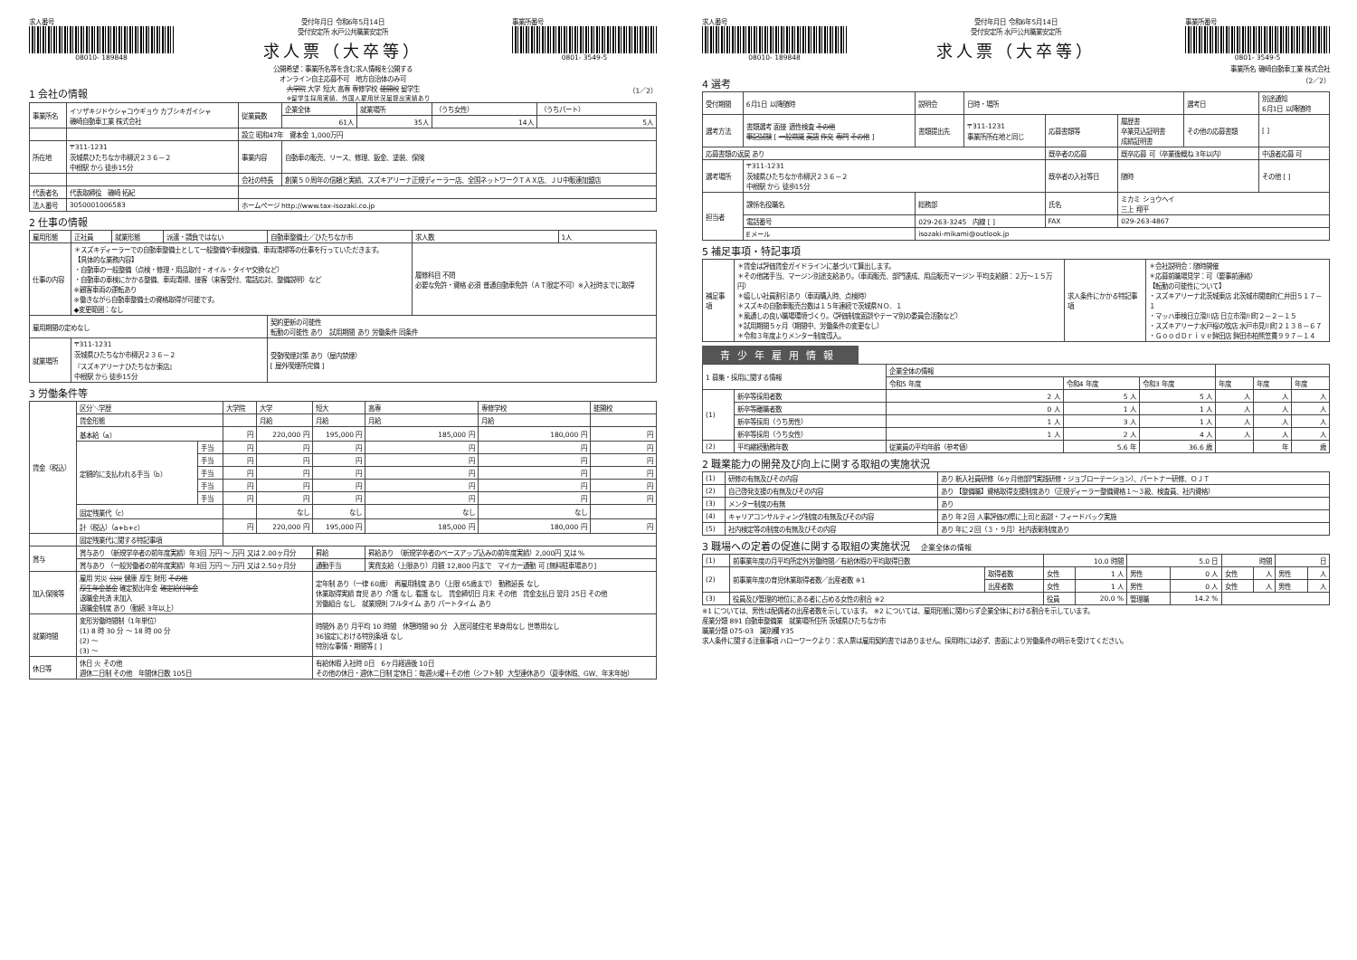求人番号
08010- 189848
受付年月日 令和6年5月14日
受付安定所 水戸公共職業安定所
求人票（大卒等）
事業所番号
0801- 3549-5
公開希望：事業所名等を含む求人情報を公開する
オンライン自主応募不可　地方自治体のみ可
1 会社の情報
大学院 大学 短大 高専 専修学校 能開校 留学生
※留学生採用実績、外国人雇用状況届提出実績あり （1／2）
| 事業所名 | イソザキジドウシャコウギョウ カブシキガイシャ 磯崎自動車工業 株式会社 | 従業員数 | 企業全体 | 就業場所 | （うち女性） | （うちパート） |
| | | | 61人 | 35人 | 14人 | 5人 |
| | | 設立 昭和47年 資本金 1,000万円 | | | | |
| 所在地 | 〒311-1231 茨城県ひたちなか市柳沢２３６－２ 中根駅 から 徒歩15分 | 事業内容 | 自動車の販売、リース、修理、鈑金、塗装、保険 | | | |
| | | 会社の特長 | 創業５０周年の信頼と実績、スズキアリーナ正規ディーラー店、全国ネットワークＴＡＸ店、ＪＵ中販連加盟店 | | | |
| 代表者名 | 代表取締役 磯崎 拓紀 | | | | | |
| 法人番号 | 3050001006583 | ホームページ http://www.tax-isozaki.co.jp | | | | |
2 仕事の情報
| 雇用形態 | 正社員 | 就業形態 | 派遣・請負ではない | 自動車整備士／ひたちなか市 | 求人数 | 1人 |
| 仕事の内容 | ＊スズキディーラーでの自動車整備士として一般整備や車検整備、車両清掃等の仕事を行っていただきます。 【具体的な業務内容】 ・自動車の一般整備（点検・修理・用品取付・オイル・タイヤ交換など） ・自動車の車検にかかる整備、車両清掃、接客（来客受付、電話応対、整備説明）など ※顧客車両の運転あり ※働きながら自動車整備士の資格取得が可能です。 ◆変更範囲：なし | | | | 履修科目 不問 必要な免許・資格 必須 普通自動車免許（ＡＴ限定不可）※入社時までに取得 | |
| 雇用期間の定めなし | | | | 契約更新の可能性 転勤の可能性 あり 試用期間 あり 労働条件 同条件 | | |
| 就業場所 | 〒311-1231 茨城県ひたちなか市柳沢２３６－２ 『スズキアリーナひたちなか東店』 中根駅 から 徒歩15分 | | | 受動喫煙対策 あり（屋内禁煙） [ 屋外喫煙所完備 ] | | |
3 労働条件等
| 賃金（税込） | 区分＼学歴 | | 大学院 | 大学 | 短大 | 高専 | 専修学校 | 能開校 |
| | 賃金形態 | | | 月給 | 月給 | 月給 | 月給 | |
| | 基本給（a） | | 円 | 220,000 円 | 195,000 円 | 185,000 円 | 180,000 円 | 円 |
| | 定額的に支払われる手当（b） | 手当 | 円 | 円 | 円 | 円 | 円 | 円 |
| | | 手当 | 円 | 円 | 円 | 円 | 円 | 円 |
| | | 手当 | 円 | 円 | 円 | 円 | 円 | 円 |
| | | 手当 | 円 | 円 | 円 | 円 | 円 | 円 |
| | | 手当 | 円 | 円 | 円 | 円 | 円 | 円 |
| | 固定残業代（c） | | | なし | なし | なし | なし | |
| | 計（税込）（a+b+c） | | 円 | 220,000 円 | 195,000 円 | 185,000 円 | 180,000 円 | 円 |
| | 固定残業代に関する特記事項 | | | | | | | |
| 賞与 | 賞与あり （新規学卒者の前年度実績）年3回 万円 ～ 万円 又は 2.00ヶ月分 | | | | 昇給 | 昇給あり （新規学卒者のベースアップ込みの前年度実績）2,000円 又は % | | |
| | 賞与あり （一般労働者の前年度実績）年3回 万円 ～ 万円 又は 2.50ヶ月分 | | | | 通勤手当 | 実費支給（上限あり）月額 12,800 円まで マイカー通勤 可 [無料駐車場あり] | | |
| 加入保険等 | 雇用 労災 公災 健康 厚生 財形 その他 厚生年金基金 確定拠出年金 確定給付年金 退職金共済 未加入 退職金制度 あり（勤続 3年以上） | | | | 定年制 あり（一律 60歳） 再雇用制度 あり（上限 65歳まで） 勤務延長 なし 休業取得実績 育児 あり 介護 なし 看護 なし 賃金締切日 月末 その他 賃金支払日 翌月 25日 その他 労働組合 なし 就業規則 フルタイム あり パートタイム あり | | | |
| 就業時間 | 変形労働時間制（1年単位） (1) 8 時 30 分 ～ 18 時 00 分 (2) ～ (3) ～ | | | | 時間外 あり 月平均 10 時間 休憩時間 90 分 入居可能住宅 単身用なし 世帯用なし 36協定における特別条項 なし 特別な事情・期間等 [ ] | | | |
| 休日等 | 休日 火 その他 週休二日制 その他 年間休日数 105日 | | | | 有給休暇 入社時 0日 6ヶ月経過後 10日 その他の休日・週休二日制 定休日：毎週火曜＋その他（シフト制）大型連休あり（夏季休暇、GW、年末年始） | | | |
求人番号
08010- 189848
受付年月日 令和6年5月14日
受付安定所 水戸公共職業安定所
求人票（大卒等）
事業所番号
0801- 3549-5
事業所名 磯崎自動車工業 株式会社
4 選考
（2／2）
| 受付期間 | 6月1日 以降随時 | | 説明会 | 日時・場所 | | | 選考日 | 別途通知 6月1日 以降随時 |
| 選考方法 | 書類選考 面接 適性検査 その他 筆記試験 [ 一般常識 英語 作文 専門 その他 ] | | 書類提出先 | 〒311-1231 事業所所在地と同じ | 応募書類等 | 履歴書 卒業見込証明書 成績証明書 | その他の応募書類 | [ ] |
| 応募書類の返戻 あり | | | | | 既卒者の応募 | 既卒応募 可（卒業後概ね 3年以内） | | 中退者応募 可 |
| 選考場所 | 〒311-1231 茨城県ひたちなか市柳沢２３６－２ 中根駅 から 徒歩15分 | | | | 既卒者の入社等日 | 随時 | | その他 [ ] |
| 担当者 | 課係名役職名 | 総務部 | | | 氏名 | ミカミ ショウヘイ 三上 翔平 | | |
| | 電話番号 | 029-263-3245 内線 [ ] | | | FAX | 029-263-4867 | | |
| | Eメール | isozaki-mikami@outlook.jp | | | | | | |
5 補足事項・特記事項
| 補足事項 | ＊賃金は評価賃金ガイドラインに基づいて算出します。 ＊その他諸手当、マージン別途支給あり。（車両販売、部門達成、用品販売マージン 平均支給額：２万～１５万円） ＊嬉しい社員割引あり（車両購入時、点検時） ＊スズキの自動車販売台数は１５年連続で茨城県ＮＯ．１ ＊風通しの良い職場環境づくり。（評価制度面談やテーマ別の委員会活動など） ＊試用期間５ヶ月（期間中、労働条件の変更なし） ＊令和３年度よりメンター制度導入。 | 求人条件にかかる特記事項 | ＊会社説明会：随時開催 ＊応募前職場見学：可（要事前連絡） 【転勤の可能性について】 ・スズキアリーナ北茨城東店 北茨城市関南町仁井田５１７－１ ・マッハ車検日立滑川店 日立市滑川町２－２－１５ ・スズキアリーナ水戸桜の牧店 水戸市見川町２１３８－６７ ・ＧｏｏｄＤｒｉｖｅ鉾田店 鉾田市柏熊笠貫９９７－１４ |
青少年雇用情報
| 1 募集・採用に関する情報 | | 企業全体の情報 | | | | | |
| | | 令和5 年度 | 令和4 年度 | 令和3 年度 | 年度 | 年度 | 年度 |
| (1) | 新卒等採用者数 | 2 人 | 5 人 | 5 人 | 人 | 人 | 人 |
| | 新卒等離職者数 | 0 人 | 1 人 | 1 人 | 人 | 人 | 人 |
| | 新卒等採用（うち男性） | 1 人 | 3 人 | 1 人 | 人 | 人 | 人 |
| | 新卒等採用（うち女性） | 1 人 | 2 人 | 4 人 | 人 | 人 | 人 |
| (2) | 平均継続勤務年数 | 従業員の平均年齢（参考値） | 5.6 年 | 36.6 歳 | | 年 | 歳 |
2 職業能力の開発及び向上に関する取組の実施状況
| (1) | 研修の有無及びその内容 | あり 新入社員研修（6ヶ月他部門実践研修・ジョブローテーション）、パートナー研修、ＯＪＴ |
| (2) | 自己啓発支援の有無及びその内容 | あり 【整備職】資格取得支援制度あり（正規ディーラー整備資格１～３級、検査員、社内資格） |
| (3) | メンター制度の有無 | あり |
| (4) | キャリアコンサルティング制度の有無及びその内容 | あり 年２回 人事評価の際に上司と面談・フィードバック実施 |
| (5) | 社内検定等の制度の有無及びその内容 | あり 年に２回（３・９月）社内表彰制度あり |
3 職場への定着の促進に関する取組の実施状況　企業全体の情報
| (1) | 前事業年度の月平均所定外労働時間／有給休暇の平均取得日数 | | 10.0 時間 | | 5.0 日 | | 時間 | | 日 | |
| (2) | 前事業年度の育児休業取得者数／出産者数 ※1 | 取得者数 | 女性 | 1 人 | 男性 | 0 人 | 女性 | 人 | 男性 | 人 |
| | | 出産者数 | 女性 | 1 人 | 男性 | 0 人 | 女性 | 人 | 男性 | 人 |
| (3) | 役員及び管理的地位にある者に占める女性の割合 ※2 | | 役員 | 20.0 % | 管理職 | 14.2 % | | | | |
※1 については、男性は配偶者の出産者数を示しています。 ※2 については、雇用形態に関わらず企業全体における割合を示しています。
産業分類 891 自動車整備業　就業場所住所 茨城県ひたちなか市
職業分類 075-03　識別欄 Y35
求人条件に関する注意事項 ハローワークより：求人票は雇用契約書ではありません。採用時には必ず、書面により労働条件の明示を受けてください。